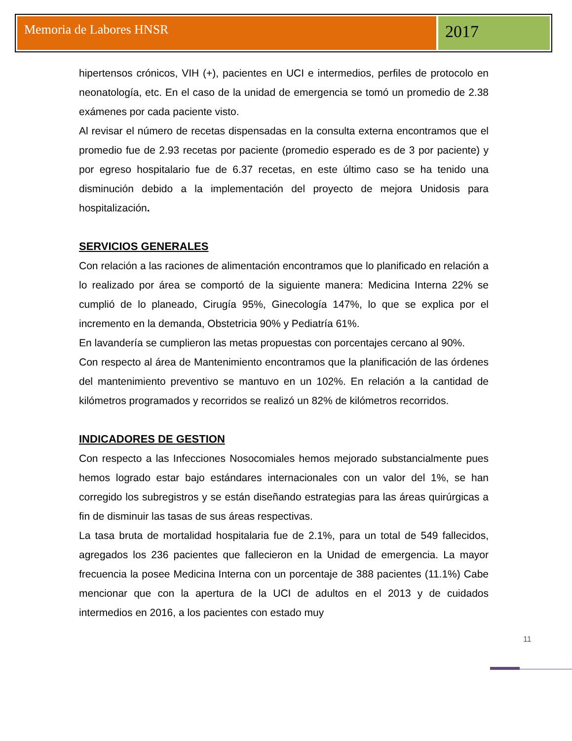Memoria de Labores HNSR
2017
hipertensos crónicos, VIH (+), pacientes en UCI e intermedios, perfiles de protocolo en neonatología, etc. En el caso de la unidad de emergencia se tomó un promedio de 2.38 exámenes por cada paciente visto.
Al revisar el número de recetas dispensadas en la consulta externa encontramos que el promedio fue de 2.93 recetas por paciente (promedio esperado es de 3 por paciente) y por egreso hospitalario fue de 6.37 recetas, en este último caso se ha tenido una disminución debido a la implementación del proyecto de mejora Unidosis para hospitalización.
SERVICIOS GENERALES
Con relación a las raciones de alimentación encontramos que lo planificado en relación a lo realizado por área se comportó de la siguiente manera: Medicina Interna 22% se cumplió de lo planeado, Cirugía 95%, Ginecología 147%, lo que se explica por el incremento en la demanda, Obstetricia 90% y Pediatría 61%.
En lavandería se cumplieron las metas propuestas con porcentajes cercano al 90%.
Con respecto al área de Mantenimiento encontramos que la planificación de las órdenes del mantenimiento preventivo se mantuvo en un 102%. En relación a la cantidad de kilómetros programados y recorridos se realizó un 82% de kilómetros recorridos.
INDICADORES DE GESTION
Con respecto a las Infecciones Nosocomiales hemos mejorado substancialmente pues hemos logrado estar bajo estándares internacionales con un valor del 1%, se han corregido los subregistros y se están diseñando estrategias para las áreas quirúrgicas a fin de disminuir las tasas de sus áreas respectivas.
La tasa bruta de mortalidad hospitalaria fue de 2.1%, para un total de 549 fallecidos, agregados los 236 pacientes que fallecieron en la Unidad de emergencia. La mayor frecuencia la posee Medicina Interna con un porcentaje de 388 pacientes (11.1%) Cabe mencionar que con la apertura de la UCI de adultos en el 2013 y de cuidados intermedios en 2016, a los pacientes con estado muy
11